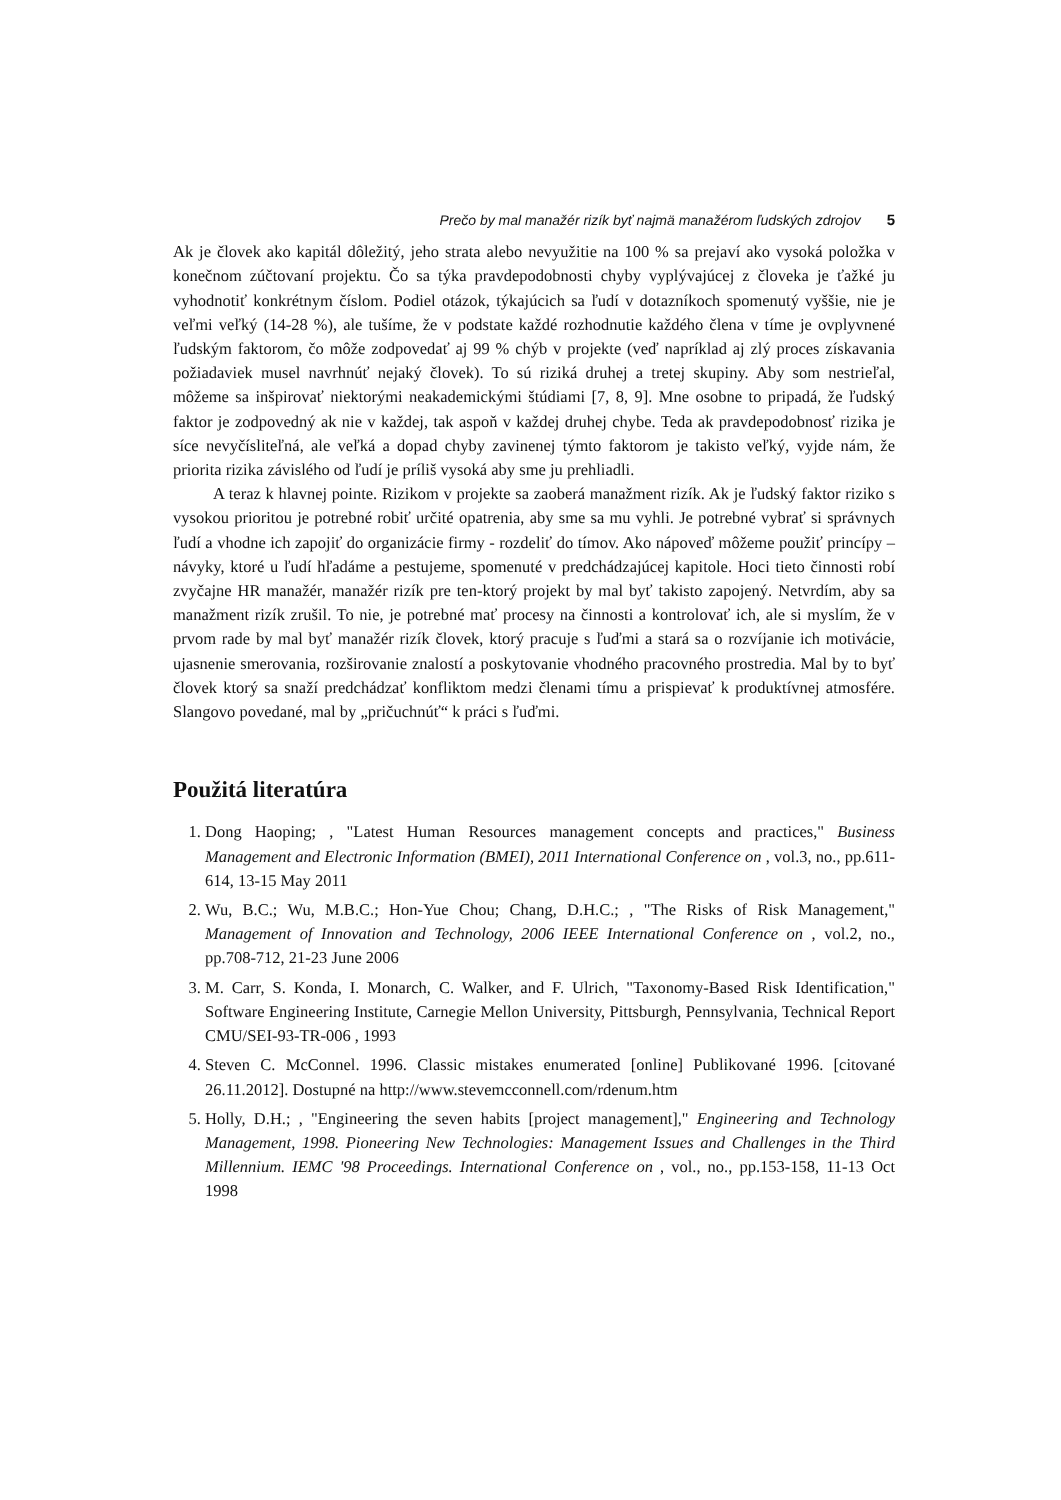Prečo by mal manažér rizík byť najmä manažérom ľudských zdrojov 5
Ak je človek ako kapitál dôležitý, jeho strata alebo nevyužitie na 100 % sa prejaví ako vysoká položka v konečnom zúčtovaní projektu. Čo sa týka pravdepodobnosti chyby vyplývajúcej z človeka je ťažké ju vyhodnotiť konkrétnym číslom. Podiel otázok, týkajúcich sa ľudí v dotazníkoch spomenutý vyššie, nie je veľmi veľký (14-28 %), ale tušíme, že v podstate každé rozhodnutie každého člena v tíme je ovplyvnené ľudským faktorom, čo môže zodpovedať aj 99 % chýb v projekte (veď napríklad aj zlý proces získavania požiadaviek musel navrhnúť nejaký človek). To sú riziká druhej a tretej skupiny. Aby som nestrieľal, môžeme sa inšpirovať niektorými neakademickými štúdiami [7, 8, 9]. Mne osobne to pripadá, že ľudský faktor je zodpovedný ak nie v každej, tak aspoň v každej druhej chybe. Teda ak pravdepodobnosť rizika je síce nevyčísliteľná, ale veľká a dopad chyby zavinenej týmto faktorom je takisto veľký, vyjde nám, že priorita rizika závislého od ľudí je príliš vysoká aby sme ju prehliadli.
A teraz k hlavnej pointe. Rizikom v projekte sa zaoberá manažment rizík. Ak je ľudský faktor riziko s vysokou prioritou je potrebné robiť určité opatrenia, aby sme sa mu vyhli. Je potrebné vybrať si správnych ľudí a vhodne ich zapojiť do organizácie firmy - rozdeliť do tímov. Ako nápoveď môžeme použiť princípy – návyky, ktoré u ľudí hľadáme a pestujeme, spomenuté v predchádzajúcej kapitole. Hoci tieto činnosti robí zvyčajne HR manažér, manažér rizík pre ten-ktorý projekt by mal byť takisto zapojený. Netvrdím, aby sa manažment rizík zrušil. To nie, je potrebné mať procesy na činnosti a kontrolovať ich, ale si myslím, že v prvom rade by mal byť manažér rizík človek, ktorý pracuje s ľuďmi a stará sa o rozvíjanie ich motivácie, ujasnenie smerovania, rozširovanie znalostí a poskytovanie vhodného pracovného prostredia. Mal by to byť človek ktorý sa snaží predchádzať konfliktom medzi členami tímu a prispievať k produktívnej atmosfére. Slangovo povedané, mal by „pričuchnúť“ k práci s ľuďmi.
Použitá literatúra
1. Dong Haoping; , "Latest Human Resources management concepts and practices," Business Management and Electronic Information (BMEI), 2011 International Conference on , vol.3, no., pp.611-614, 13-15 May 2011
2. Wu, B.C.; Wu, M.B.C.; Hon-Yue Chou; Chang, D.H.C.; , "The Risks of Risk Management," Management of Innovation and Technology, 2006 IEEE International Conference on , vol.2, no., pp.708-712, 21-23 June 2006
3. M. Carr, S. Konda, I. Monarch, C. Walker, and F. Ulrich, "Taxonomy-Based Risk Identification," Software Engineering Institute, Carnegie Mellon University, Pittsburgh, Pennsylvania, Technical Report CMU/SEI-93-TR-006 , 1993
4. Steven C. McConnel. 1996. Classic mistakes enumerated [online] Publikované 1996. [citované 26.11.2012]. Dostupné na http://www.stevemcconnell.com/rdenum.htm
5. Holly, D.H.; , "Engineering the seven habits [project management]," Engineering and Technology Management, 1998. Pioneering New Technologies: Management Issues and Challenges in the Third Millennium. IEMC '98 Proceedings. International Conference on , vol., no., pp.153-158, 11-13 Oct 1998